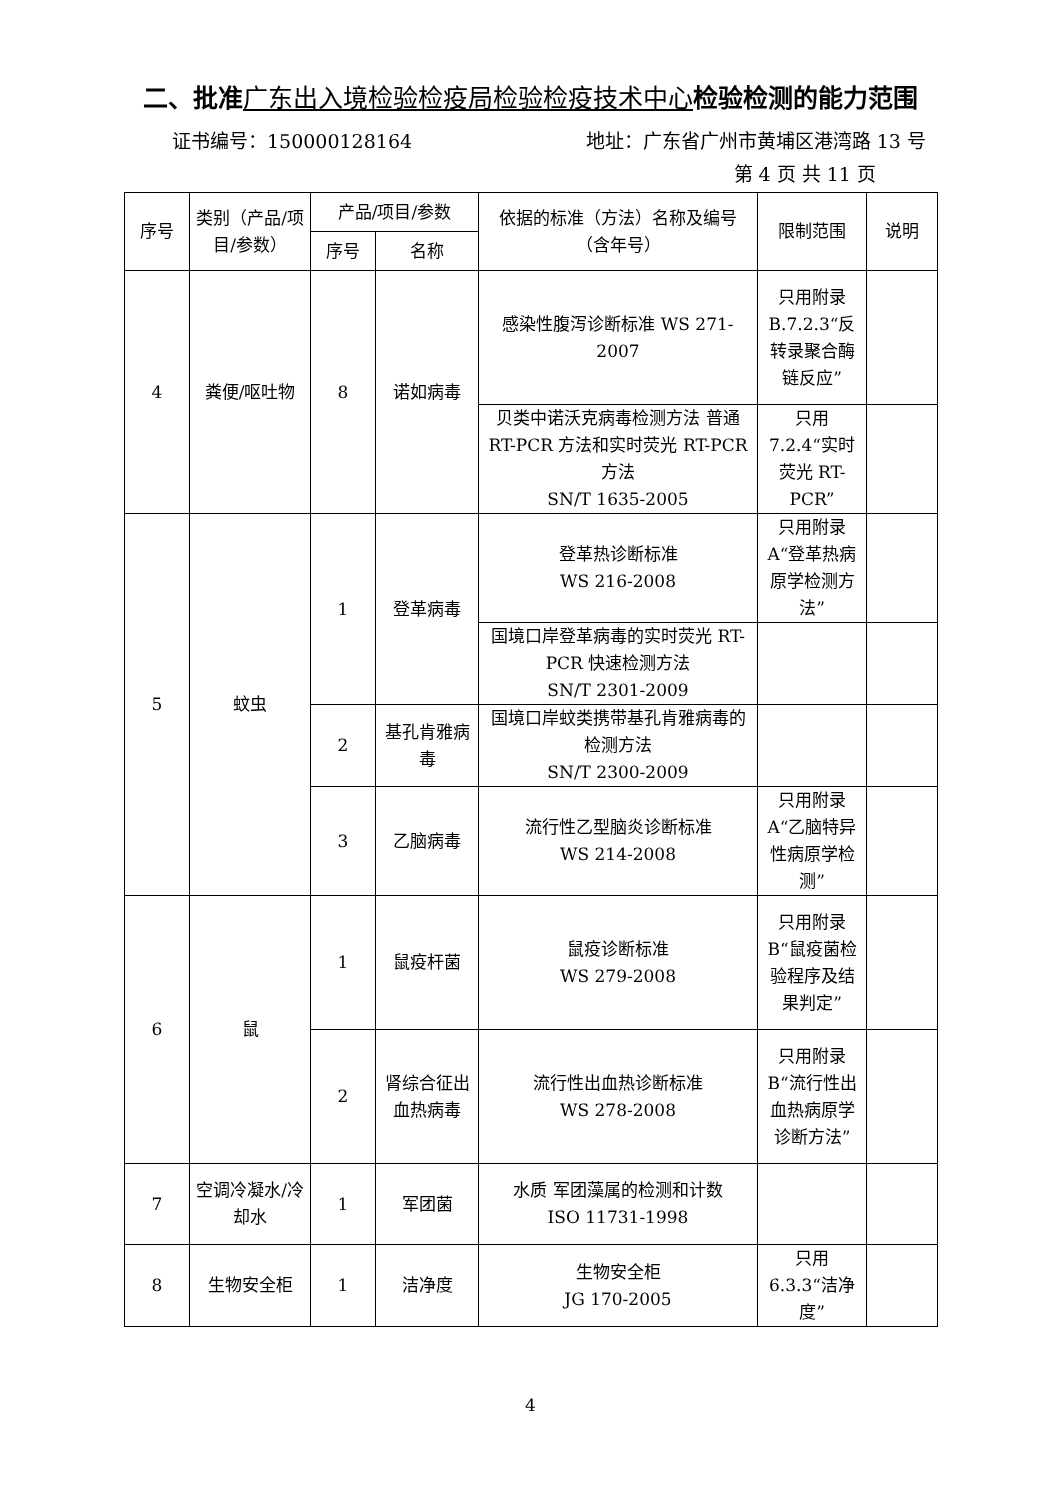二、批准广东出入境检验检疫局检验检疫技术中心检验检测的能力范围
证书编号：150000128164 地址：广东省广州市黄埔区港湾路 13 号
第 4 页 共 11 页
| 序号 | 类别（产品/项目/参数） | 产品/项目/参数 | | 依据的标准（方法）名称及编号（含年号） | 限制范围 | 说明 |
| --- | --- | --- | --- | --- | --- | --- |
| | | 序号 | 名称 | | | |
| 4 | 粪便/呕吐物 | 8 | 诺如病毒 | 感染性腹泻诊断标准 WS 271-2007 | 只用附录 B.7.2.3“反转录聚合酶链反应” | |
| | | | | 贝类中诺沃克病毒检测方法 普通 RT-PCR 方法和实时荧光 RT-PCR 方法 SN/T 1635-2005 | 只用 7.2.4“实时荧光 RT-PCR” | |
| 5 | 蚊虫 | 1 | 登革病毒 | 登革热诊断标准 WS 216-2008 | 只用附录 A“登革热病原学检测方法” | |
| | | | | 国境口岸登革病毒的实时荧光 RT-PCR 快速检测方法 SN/T 2301-2009 | | |
| | | 2 | 基孔肯雅病毒 | 国境口岸蚊类携带基孔肯雅病毒的检测方法 SN/T 2300-2009 | | |
| | | 3 | 乙脑病毒 | 流行性乙型脑炎诊断标准 WS 214-2008 | 只用附录 A“乙脑特异性病原学检测” | |
| 6 | 鼠 | 1 | 鼠疫杆菌 | 鼠疫诊断标准 WS 279-2008 | 只用附录 B“鼠疫菌检验程序及结果判定” | |
| | | 2 | 肾综合征出血热病毒 | 流行性出血热诊断标准 WS 278-2008 | 只用附录 B“流行性出血热病原学诊断方法” | |
| 7 | 空调冷凝水/冷却水 | 1 | 军团菌 | 水质 军团藻属的检测和计数 ISO 11731-1998 | | |
| 8 | 生物安全柜 | 1 | 洁净度 | 生物安全柜 JG 170-2005 | 只用 6.3.3“洁净度” | |
4